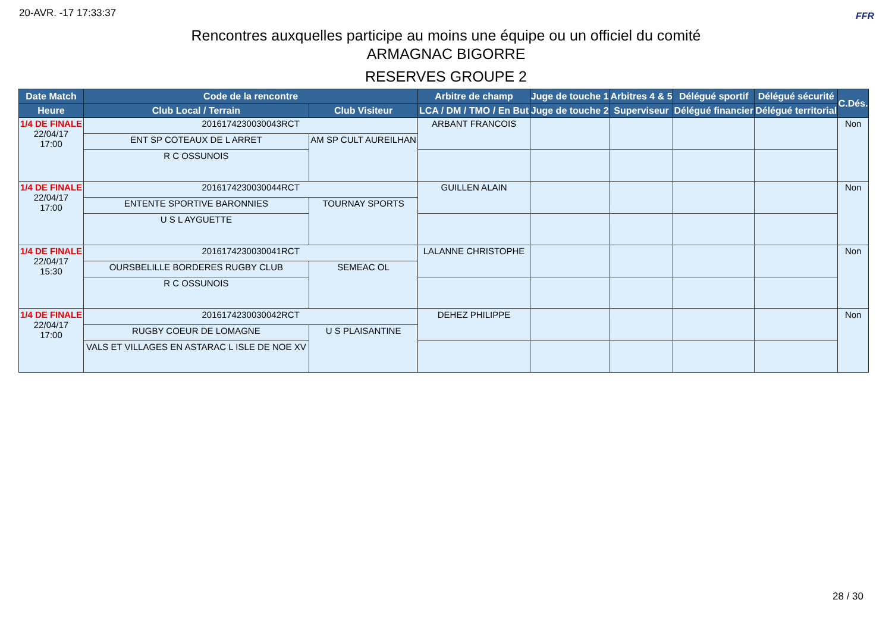20-AVR. -17 17:33:37 FFR
Rencontres auxquelles participe au moins une équipe ou un officiel du comité
ARMAGNAC BIGORRE
RESERVES GROUPE 2
| Date Match | Code de la rencontre | | Arbitre de champ | Juge de touche 1 | Arbitres 4 & 5 | Délégué sportif | Délégué sécurité | C.Dés. |
| --- | --- | --- | --- | --- | --- | --- | --- | --- |
| Heure | Club Local / Terrain | Club Visiteur | LCA / DM / TMO / En But | Juge de touche 2 | Superviseur | Délégué financier | Délégué territorial | |
| 1/4 DE FINALE 22/04/17 17:00 | 2016174230030043RCT | | ARBANT FRANCOIS | | | | | Non |
| | ENT SP COTEAUX DE L ARRET | AM SP CULT AUREILHAN | | | | | | |
| | R C OSSUNOIS | | | | | | | |
| 1/4 DE FINALE 22/04/17 17:00 | 2016174230030044RCT | | GUILLEN ALAIN | | | | | Non |
| | ENTENTE SPORTIVE BARONNIES | TOURNAY SPORTS | | | | | | |
| | U S L AYGUETTE | | | | | | | |
| 1/4 DE FINALE 22/04/17 15:30 | 2016174230030041RCT | | LALANNE CHRISTOPHE | | | | | Non |
| | OURSBELILLE BORDERES RUGBY CLUB | SEMEAC OL | | | | | | |
| | R C OSSUNOIS | | | | | | | |
| 1/4 DE FINALE 22/04/17 17:00 | 2016174230030042RCT | | DEHEZ PHILIPPE | | | | | Non |
| | RUGBY COEUR DE LOMAGNE | U S PLAISANTINE | | | | | | |
| | VALS ET VILLAGES EN ASTARAC L ISLE DE NOE XV | | | | | | | |
28 / 30